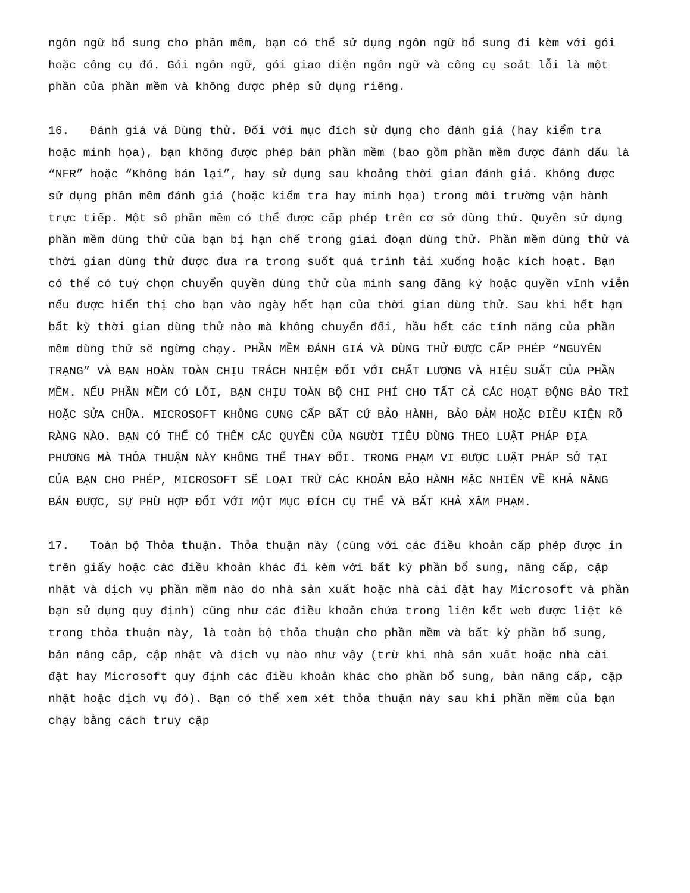ngôn ngữ bổ sung cho phần mềm, bạn có thể sử dụng ngôn ngữ bổ sung đi kèm với gói hoặc công cụ đó. Gói ngôn ngữ, gói giao diện ngôn ngữ và công cụ soát lỗi là một phần của phần mềm và không được phép sử dụng riêng.
16. Đánh giá và Dùng thử. Đối với mục đích sử dụng cho đánh giá (hay kiểm tra hoặc minh họa), bạn không được phép bán phần mềm (bao gồm phần mềm được đánh dấu là “NFR” hoặc “Không bán lại”, hay sử dụng sau khoảng thời gian đánh giá. Không được sử dụng phần mềm đánh giá (hoặc kiểm tra hay minh họa) trong môi trường vận hành trực tiếp. Một số phần mềm có thể được cấp phép trên cơ sở dùng thử. Quyền sử dụng phần mềm dùng thử của bạn bị hạn chế trong giai đoạn dùng thử. Phần mềm dùng thử và thời gian dùng thử được đưa ra trong suốt quá trình tải xuống hoặc kích hoạt. Bạn có thể có tuỳ chọn chuyển quyền dùng thử của mình sang đăng ký hoặc quyền vĩnh viễn nếu được hiển thị cho bạn vào ngày hết hạn của thời gian dùng thử. Sau khi hết hạn bất kỳ thời gian dùng thử nào mà không chuyển đổi, hầu hết các tính năng của phần mềm dùng thử sẽ ngừng chạy. PHẦN MỀM ĐÁNH GIÁ VÀ DÙNG THỬ ĐƯỢC CẤP PHÉP “NGUYÊN TRẠNG” VÀ BẠN HOÀN TOÀN CHỊU TRÁCH NHIỆM ĐỐI VỚI CHẤT LƯỢNG VÀ HIỆU SUẤT CỦA PHẦN MỀM. NẾU PHẦN MỀM CÓ LỖI, BẠN CHỊU TOÀN BỘ CHI PHÍ CHO TẤT CẢ CÁC HOẠT ĐỘNG BẢO TRÌ HOẶC SỬA CHỮA. MICROSOFT KHÔNG CUNG CẤP BẤT CỨ BẢO HÀNH, BẢO ĐẢM HOẶC ĐIỀU KIỆN RÕ RÀNG NÀO. BẠN CÓ THỂ CÓ THÊM CÁC QUYỀN CỦA NGƯỜI TIÊU DÙNG THEO LUẬT PHÁP ĐỊA PHƯƠNG MÀ THỎA THUẬN NÀY KHÔNG THỂ THAY ĐỔI. TRONG PHẠM VI ĐƯỢC LUẬT PHÁP SỞ TẠI CỦA BẠN CHO PHÉP, MICROSOFT SẼ LOẠI TRỪ CÁC KHOẢN BẢO HÀNH MẶC NHIÊN VỀ KHẢ NĂNG BÁN ĐƯỢC, SỰ PHÙ HỢP ĐỐI VỚI MỘT MỤC ĐÍCH CỤ THỂ VÀ BẤT KHẢ XÂM PHẠM.
17. Toàn bộ Thỏa thuận. Thỏa thuận này (cùng với các điều khoản cấp phép được in trên giấy hoặc các điều khoản khác đi kèm với bất kỳ phần bổ sung, nâng cấp, cập nhật và dịch vụ phần mềm nào do nhà sản xuất hoặc nhà cài đặt hay Microsoft và phần bạn sử dụng quy định) cũng như các điều khoản chứa trong liên kết web được liệt kê trong thỏa thuận này, là toàn bộ thỏa thuận cho phần mềm và bất kỳ phần bổ sung, bản nâng cấp, cập nhật và dịch vụ nào như vậy (trừ khi nhà sản xuất hoặc nhà cài đặt hay Microsoft quy định các điều khoản khác cho phần bổ sung, bản nâng cấp, cập nhật hoặc dịch vụ đó). Bạn có thể xem xét thỏa thuận này sau khi phần mềm của bạn chạy bằng cách truy cập